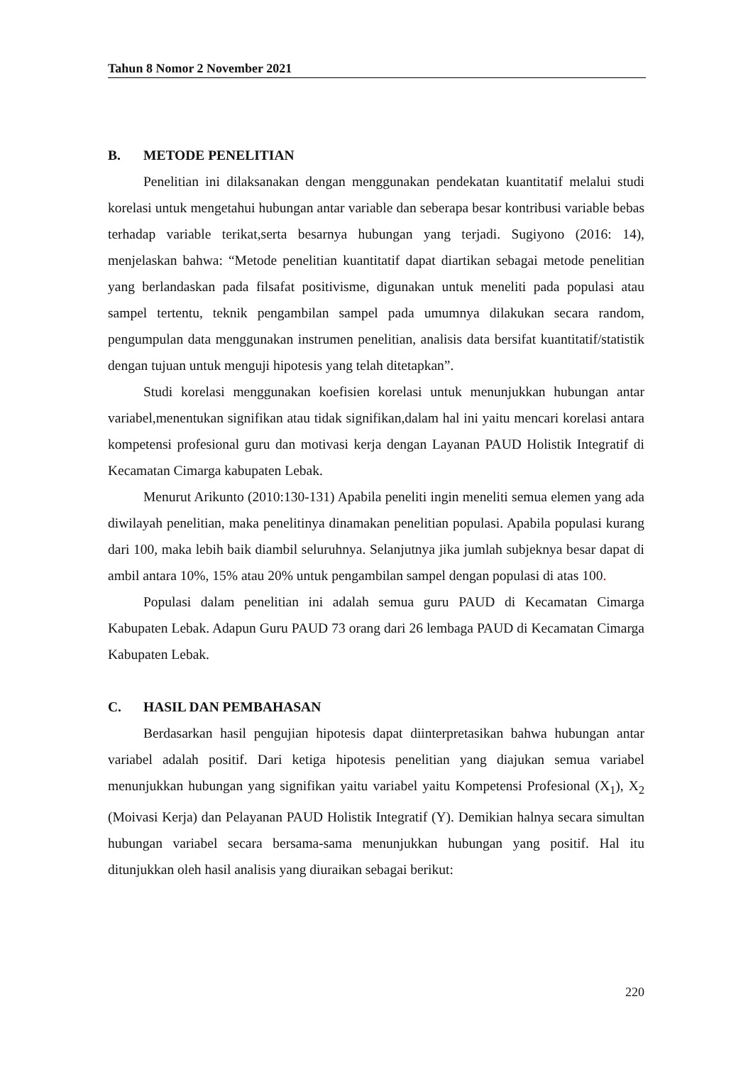Tahun 8 Nomor 2 November 2021
B. METODE PENELITIAN
Penelitian ini dilaksanakan dengan menggunakan pendekatan kuantitatif melalui studi korelasi untuk mengetahui hubungan antar variable dan seberapa besar kontribusi variable bebas terhadap variable terikat,serta besarnya hubungan yang terjadi. Sugiyono (2016: 14), menjelaskan bahwa: “Metode penelitian kuantitatif dapat diartikan sebagai metode penelitian yang berlandaskan pada filsafat positivisme, digunakan untuk meneliti pada populasi atau sampel tertentu, teknik pengambilan sampel pada umumnya dilakukan secara random, pengumpulan data menggunakan instrumen penelitian, analisis data bersifat kuantitatif/statistik dengan tujuan untuk menguji hipotesis yang telah ditetapkan”.
Studi korelasi menggunakan koefisien korelasi untuk menunjukkan hubungan antar variabel,menentukan signifikan atau tidak signifikan,dalam hal ini yaitu mencari korelasi antara kompetensi profesional guru dan motivasi kerja dengan Layanan PAUD Holistik Integratif di Kecamatan Cimarga kabupaten Lebak.
Menurut Arikunto (2010:130-131) Apabila peneliti ingin meneliti semua elemen yang ada diwilayah penelitian, maka penelitinya dinamakan penelitian populasi. Apabila populasi kurang dari 100, maka lebih baik diambil seluruhnya. Selanjutnya jika jumlah subjeknya besar dapat di ambil antara 10%, 15% atau 20% untuk pengambilan sampel dengan populasi di atas 100.
Populasi dalam penelitian ini adalah semua guru PAUD di Kecamatan Cimarga Kabupaten Lebak. Adapun Guru PAUD 73 orang dari 26 lembaga PAUD di Kecamatan Cimarga Kabupaten Lebak.
C. HASIL DAN PEMBAHASAN
Berdasarkan hasil pengujian hipotesis dapat diinterpretasikan bahwa hubungan antar variabel adalah positif. Dari ketiga hipotesis penelitian yang diajukan semua variabel menunjukkan hubungan yang signifikan yaitu variabel yaitu Kompetensi Profesional (X<sub>1</sub>), X<sub>2</sub> (Moivasi Kerja) dan Pelayanan PAUD Holistik Integratif (Y). Demikian halnya secara simultan hubungan variabel secara bersama-sama menunjukkan hubungan yang positif. Hal itu ditunjukkan oleh hasil analisis yang diuraikan sebagai berikut:
220